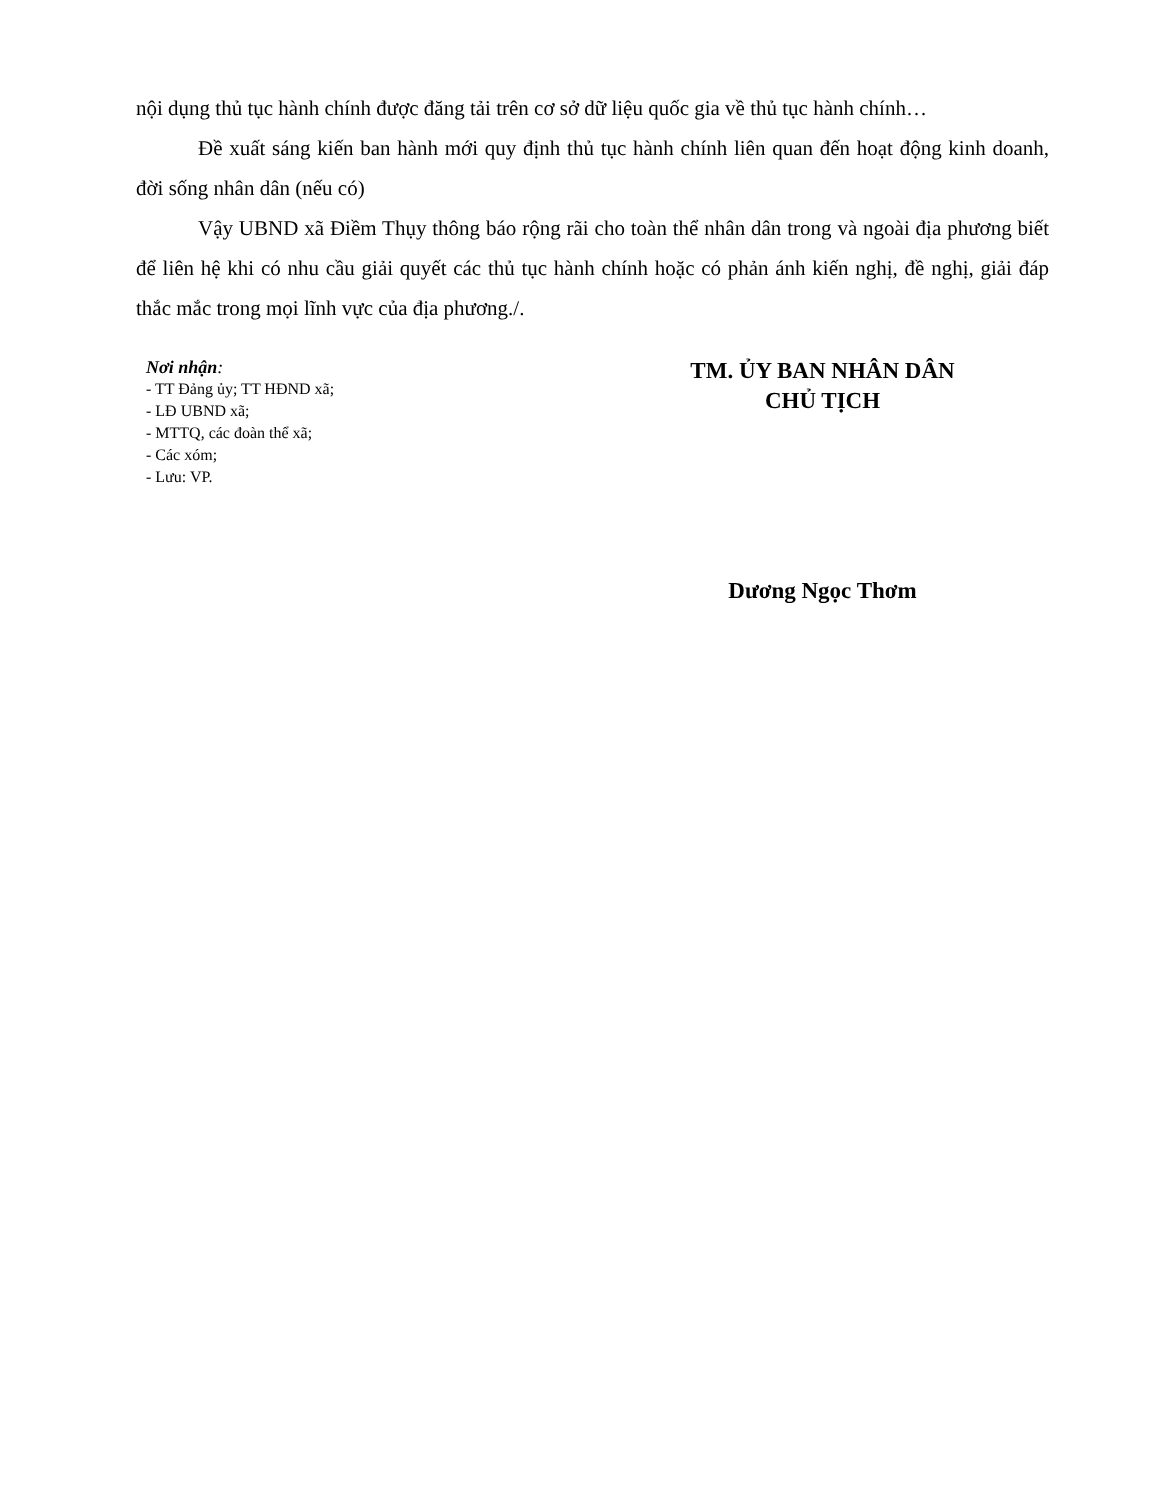nội dụng thủ tục hành chính được đăng tải trên cơ sở dữ liệu quốc gia về thủ tục hành chính…
Đề xuất sáng kiến ban hành mới quy định thủ tục hành chính liên quan đến hoạt động kinh doanh, đời sống nhân dân (nếu có)
Vậy UBND xã Điềm Thụy thông báo rộng rãi cho toàn thể nhân dân trong và ngoài địa phương biết để liên hệ khi có nhu cầu giải quyết các thủ tục hành chính hoặc có phản ánh kiến nghị, đề nghị, giải đáp thắc mắc trong mọi lĩnh vực của địa phương./.
Nơi nhận:
- TT Đảng ủy; TT HĐND xã;
- LĐ UBND xã;
- MTTQ, các đoàn thể xã;
- Các xóm;
- Lưu: VP.
TM. ỦY BAN NHÂN DÂN
CHỦ TỊCH
Dương Ngọc Thơm